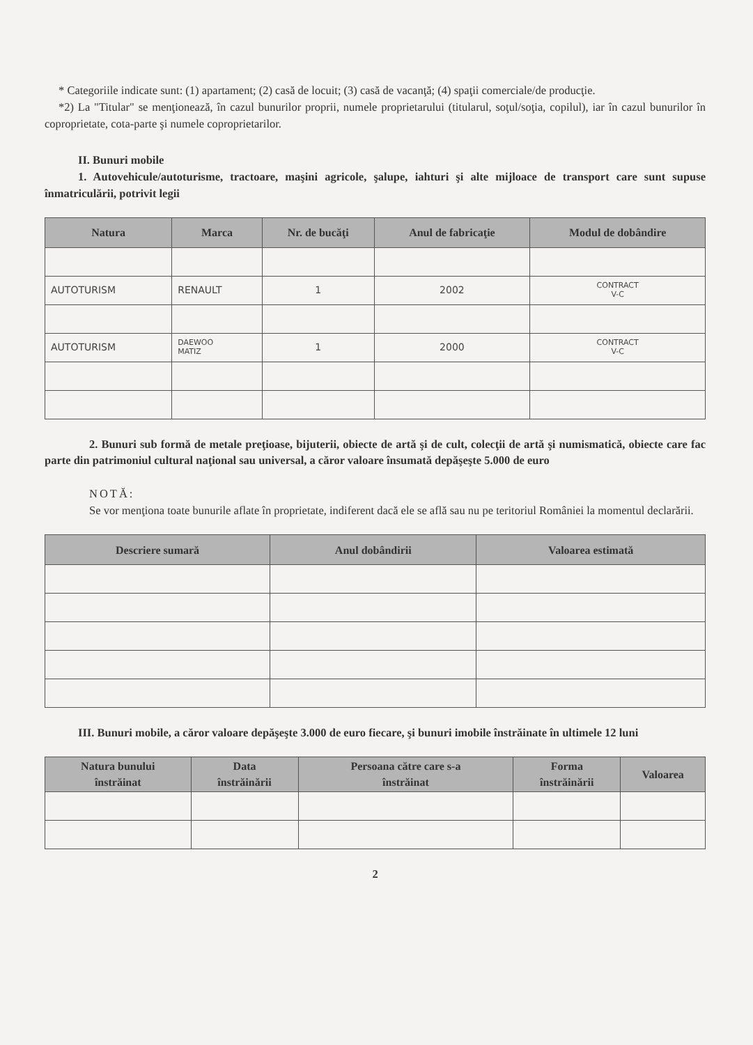* Categoriile indicate sunt: (1) apartament; (2) casă de locuit; (3) casă de vacanţă; (4) spaţii comerciale/de producţie.
*2) La "Titular" se menţionează, în cazul bunurilor proprii, numele proprietarului (titularul, soţul/soţia, copilul), iar în cazul bunurilor în coproprietate, cota-parte şi numele coproprietarilor.
II. Bunuri mobile
1. Autovehicule/autoturisme, tractoare, maşini agricole, şalupe, iahturi şi alte mijloace de transport care sunt supuse înmatriculării, potrivit legii
| Natura | Marca | Nr. de bucăţi | Anul de fabricaţie | Modul de dobândire |
| --- | --- | --- | --- | --- |
| AUTOTURISM | RENAULT | 1 | 2002 | CONTRACT V-C |
| AUTOTURISM | DAEWOO MATIZ | 1 | 2000 | CONTRACT V-C |
2. Bunuri sub formă de metale preţioase, bijuterii, obiecte de artă şi de cult, colecţii de artă şi numismatică, obiecte care fac parte din patrimoniul cultural naţional sau universal, a căror valoare însumată depăşeşte 5.000 de euro
NOTĂ:
Se vor menţiona toate bunurile aflate în proprietate, indiferent dacă ele se află sau nu pe teritoriul României la momentul declarării.
| Descriere sumară | Anul dobândirii | Valoarea estimată |
| --- | --- | --- |
III. Bunuri mobile, a căror valoare depăşeşte 3.000 de euro fiecare, şi bunuri imobile înstrăinate în ultimele 12 luni
| Natura bunului înstrăinat | Data înstrăinării | Persoana către care s-a înstrăinat | Forma înstrăinării | Valoarea |
| --- | --- | --- | --- | --- |
2